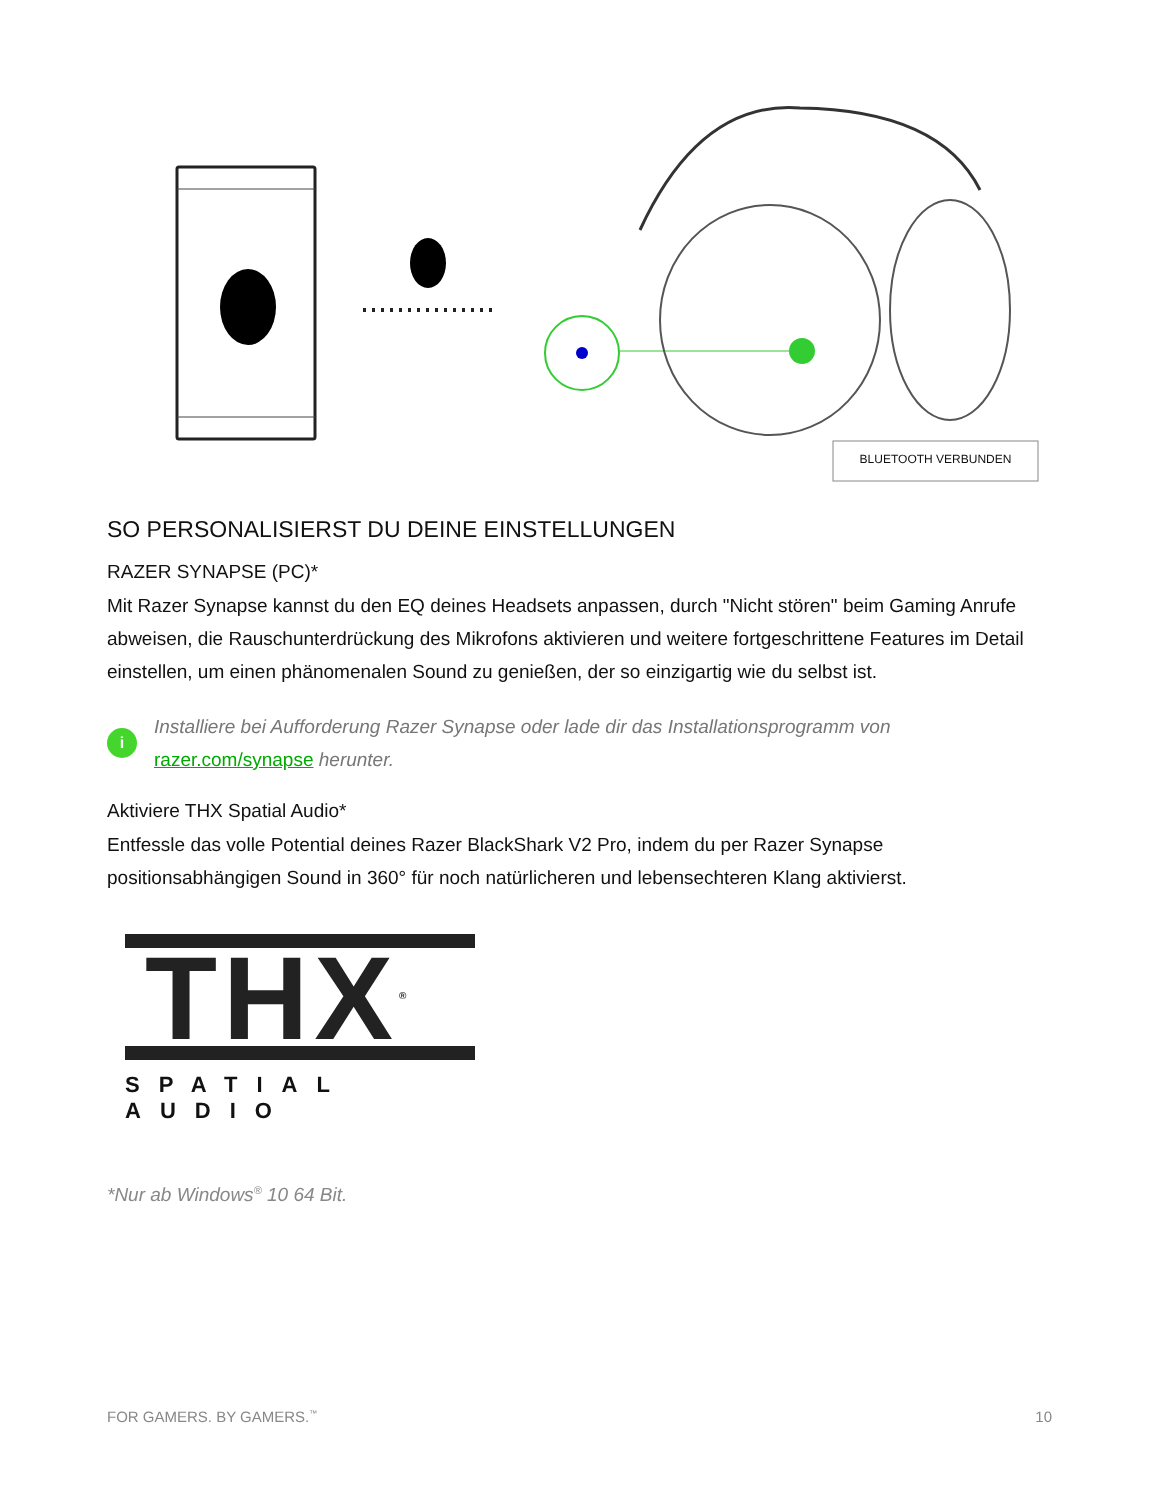BLUETOOTH VERBUNDEN
SO PERSONALISIERST DU DEINE EINSTELLUNGEN
RAZER SYNAPSE (PC)*
Mit Razer Synapse kannst du den EQ deines Headsets anpassen, durch "Nicht stören" beim Gaming Anrufe abweisen, die Rauschunterdrückung des Mikrofons aktivieren und weitere fortgeschrittene Features im Detail einstellen, um einen phänomenalen Sound zu genießen, der so einzigartig wie du selbst ist.
i
Installiere bei Aufforderung Razer Synapse oder lade dir das Installationsprogramm von razer.com/synapse herunter.
Aktiviere THX Spatial Audio*
Entfessle das volle Potential deines Razer BlackShark V2 Pro, indem du per Razer Synapse positionsabhängigen Sound in 360° für noch natürlicheren und lebensechteren Klang aktivierst.
THX<sup>®</sup>
SPATIAL AUDIO
*Nur ab Windows<sup>®</sup> 10 64 Bit.
FOR GAMERS. BY GAMERS.<sup>™</sup> 10